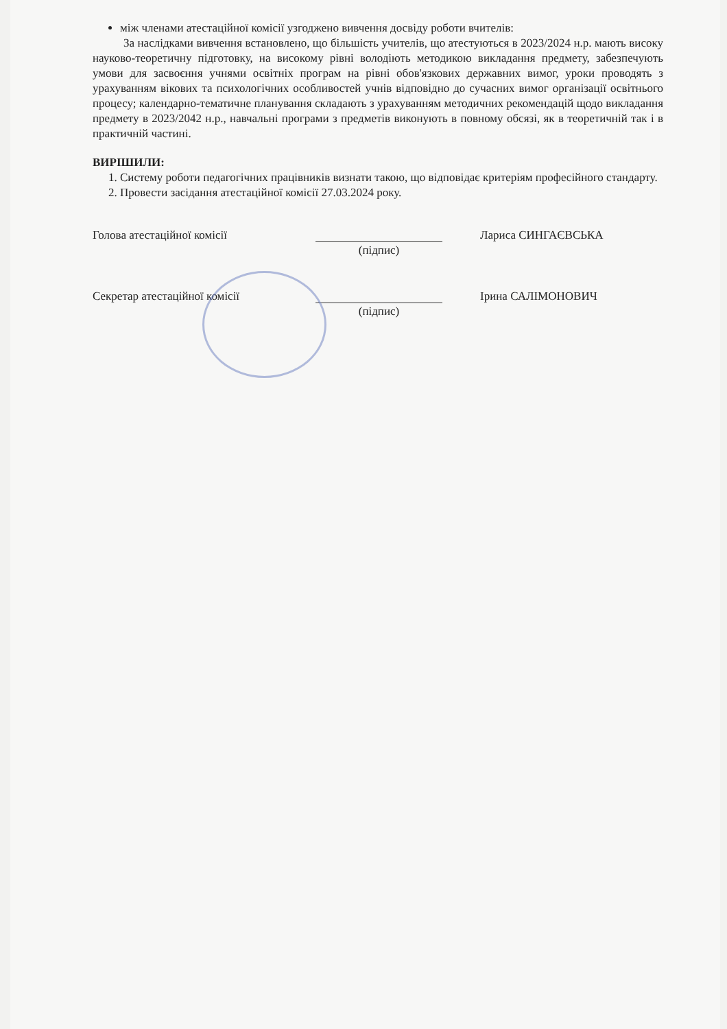між членами атестаційної комісії узгоджено вивчення досвіду роботи вчителів:
За наслідками вивчення встановлено, що більшість учителів, що атестуються в 2023/2024 н.р. мають високу науково-теоретичну підготовку, на високому рівні володіють методикою викладання предмету, забезпечують умови для засвоєння учнями освітніх програм на рівні обов'язкових державних вимог, уроки проводять з урахуванням вікових та психологічних особливостей учнів відповідно до сучасних вимог організації освітнього процесу; календарно-тематичне планування складають з урахуванням методичних рекомендацій щодо викладання предмету в 2023/2042 н.р., навчальні програми з предметів виконують в повному обсязі, як в теоретичній так і в практичній частині.
ВИРІШИЛИ:
1. Систему роботи педагогічних працівників визнати такою, що відповідає критеріям професійного стандарту.
2. Провести засідання атестаційної комісії 27.03.2024 року.
Голова атестаційної комісії Лариса СИНГАЄВСЬКА
(підпис)
Секретар атестаційної комісії Ірина САЛІМОНОВИЧ
(підпис)